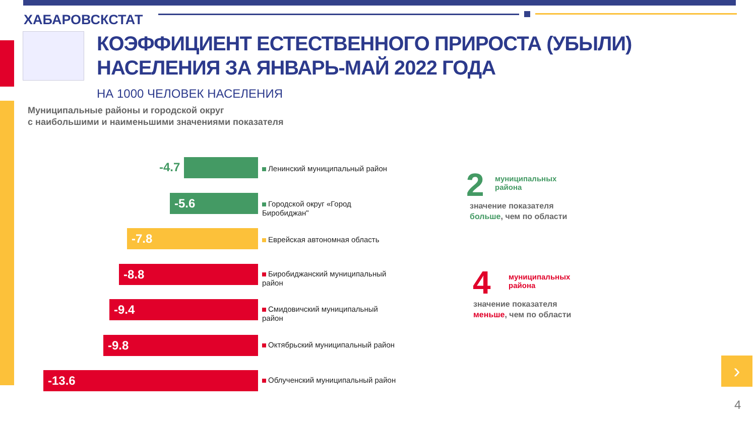ХАБАРОВСКСТАТ
КОЭФФИЦИЕНТ ЕСТЕСТВЕННОГО ПРИРОСТА (УБЫЛИ)
НАСЕЛЕНИЯ ЗА ЯНВАРЬ-МАЙ 2022 ГОДА
НА 1000 ЧЕЛОВЕК НАСЕЛЕНИЯ
Муниципальные районы и городской округ
с наибольшими и наименьшими значениями показателя
-4.7 Ленинский муниципальный район
-5.6
Городской округ «Город
Биробиджан"
-7.8 Еврейская автономная область
-8.8
Биробиджанский муниципальный
район
-9.4
Смидовичский муниципальный
район
-9.8
Октябрьский муниципальный район
-13.6
Облученский муниципальный район
2
муниципальных
района
значение показателя
больше, чем по области
4
муниципальных
района
значение показателя
меньше, чем по области
›
4